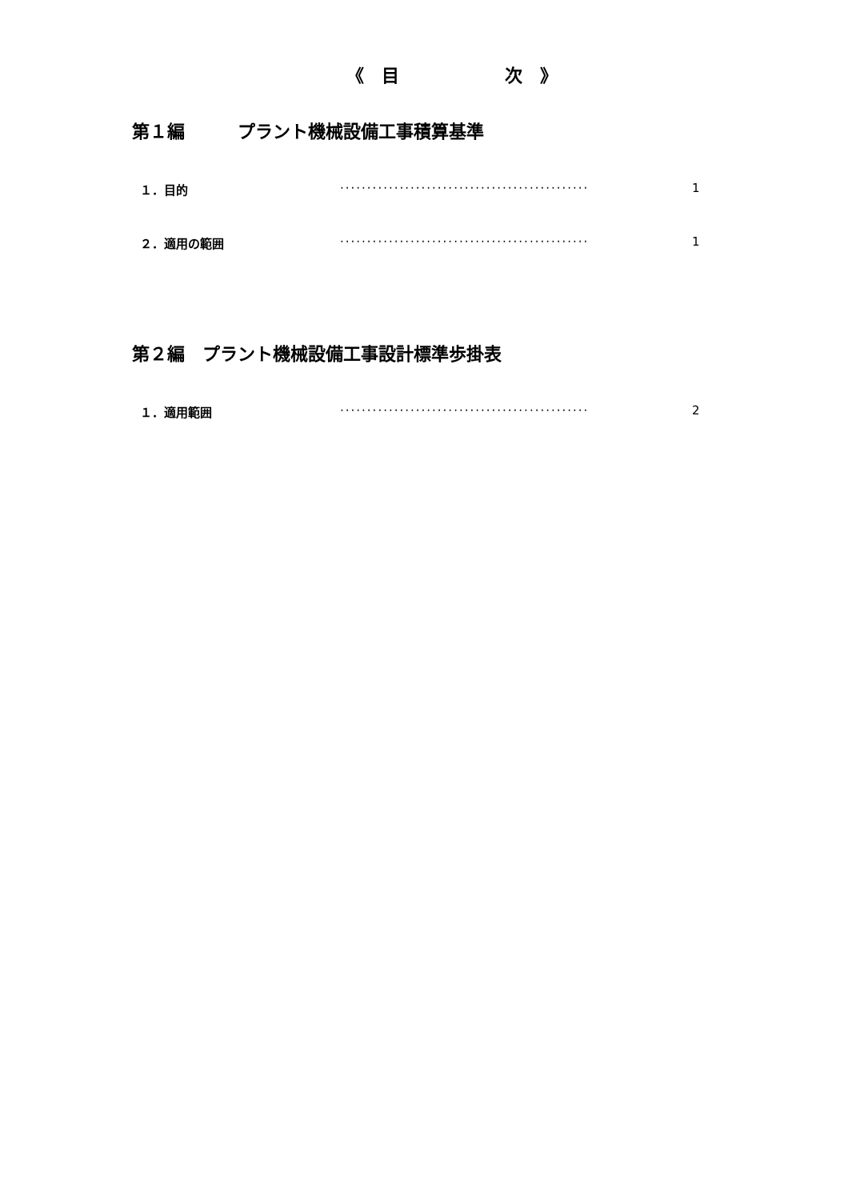《　目　　　　　　次　》
第１編　　　プラント機械設備工事積算基準
１．目的 ·············································· 1
２．適用の範囲 ·············································· 1
第２編　プラント機械設備工事設計標準歩掛表
１．適用範囲 ·············································· 2